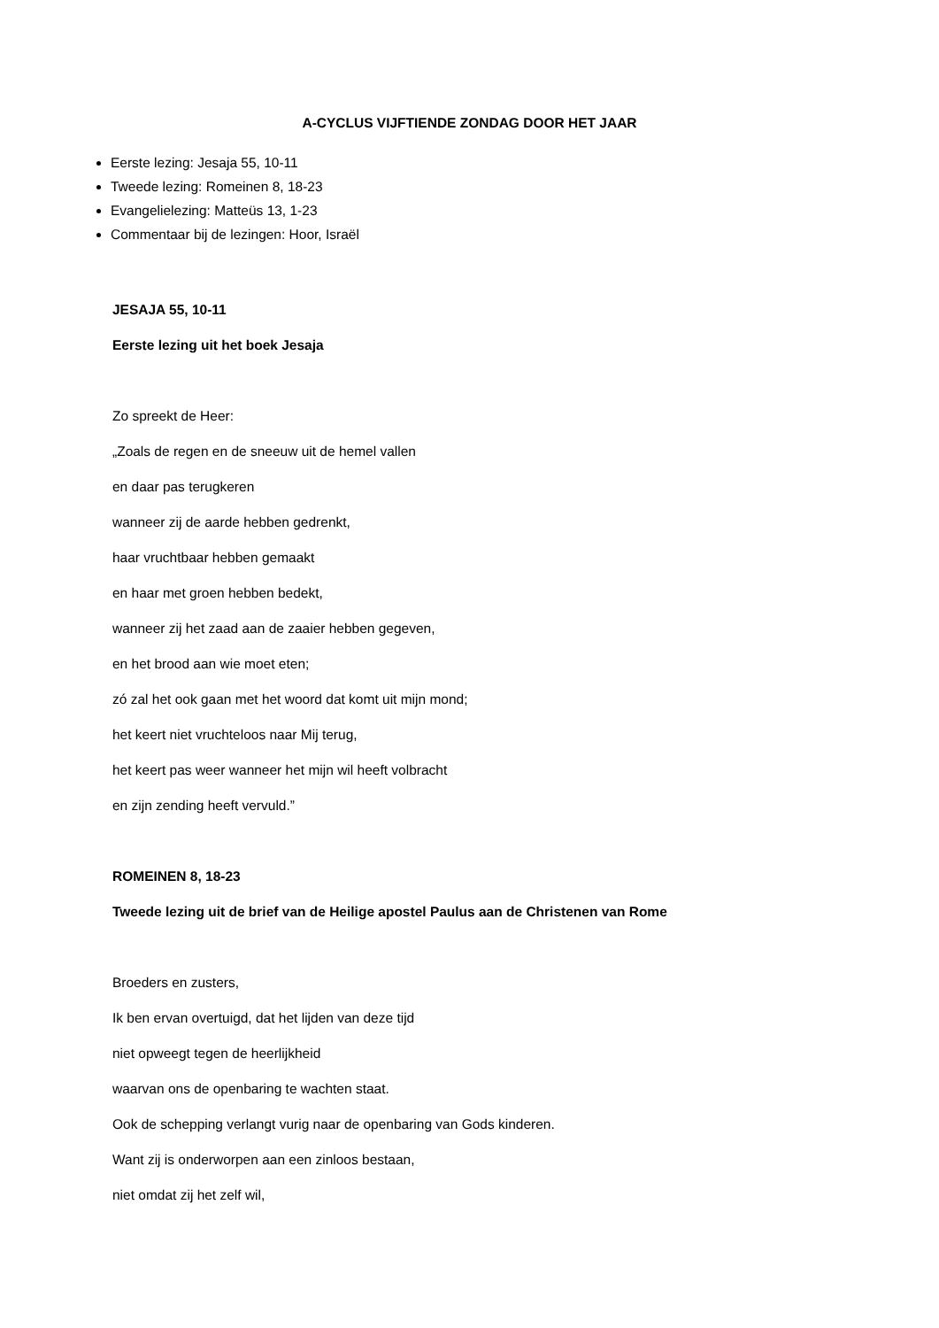A-CYCLUS VIJFTIENDE ZONDAG DOOR HET JAAR
Eerste lezing: Jesaja 55, 10-11
Tweede lezing: Romeinen 8, 18-23
Evangelielezing: Matteüs 13, 1-23
Commentaar bij de lezingen: Hoor, Israël
JESAJA 55, 10-11
Eerste lezing uit het boek Jesaja
Zo spreekt de Heer:
„Zoals de regen en de sneeuw uit de hemel vallen
en daar pas terugkeren
wanneer zij de aarde hebben gedrenkt,
haar vruchtbaar hebben gemaakt
en haar met groen hebben bedekt,
wanneer zij het zaad aan de zaaier hebben gegeven,
en het brood aan wie moet eten;
zó zal het ook gaan met het woord dat komt uit mijn mond;
het keert niet vruchteloos naar Mij terug,
het keert pas weer wanneer het mijn wil heeft volbracht
en zijn zending heeft vervuld.”
ROMEINEN 8, 18-23
Tweede lezing uit de brief van de Heilige apostel Paulus aan de Christenen van Rome
Broeders en zusters,
Ik ben ervan overtuigd, dat het lijden van deze tijd
niet opweegt tegen de heerlijkheid
waarvan ons de openbaring te wachten staat.
Ook de schepping verlangt vurig naar de openbaring van Gods kinderen.
Want zij is onderworpen aan een zinloos bestaan,
niet omdat zij het zelf wil,